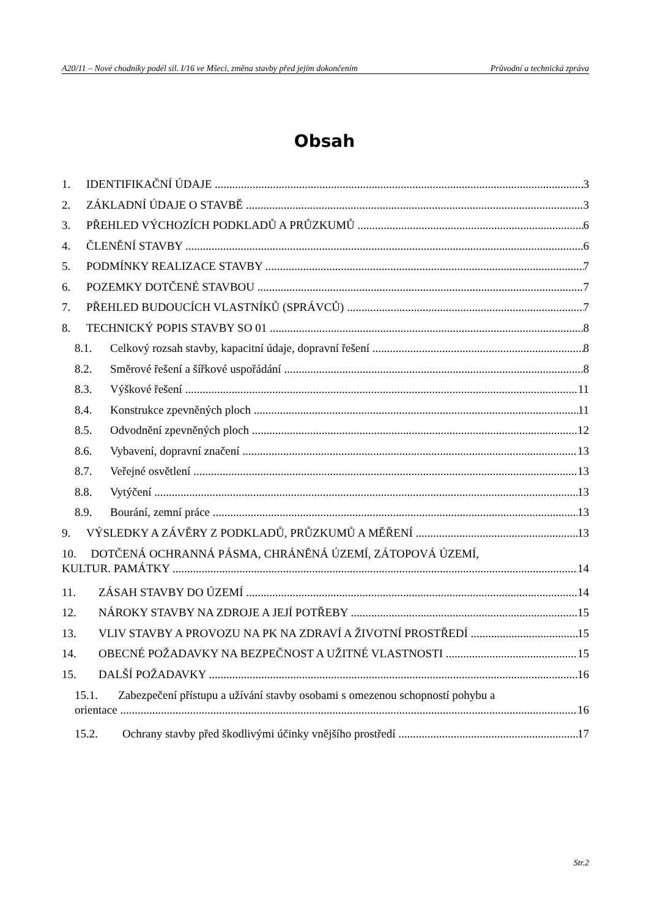A20/11 – Nové chodníky podél sil. I/16 ve Mšeci, změna stavby před jejím dokončením Průvodní a technická zpráva
Obsah
1. IDENTIFIKAČNÍ ÚDAJE 3
2. ZÁKLADNÍ ÚDAJE O STAVBĚ 3
3. PŘEHLED VÝCHOZÍCH PODKLADŮ A PRŮZKUMŮ 6
4. ČLENĚNÍ STAVBY 6
5. PODMÍNKY REALIZACE STAVBY 7
6. POZEMKY DOTČENÉ STAVBOU 7
7. PŘEHLED BUDOUCÍCH VLASTNÍKŮ (SPRÁVCŮ) 7
8. TECHNICKÝ POPIS STAVBY SO 01 8
8.1. Celkový rozsah stavby, kapacitní údaje, dopravní řešení 8
8.2. Směrové řešení a šířkové uspořádání 8
8.3. Výškové řešení 11
8.4. Konstrukce zpevněných ploch 11
8.5. Odvodnění zpevněných ploch 12
8.6. Vybavení, dopravní značení 13
8.7. Veřejné osvětlení 13
8.8. Vytýčení 13
8.9. Bourání, zemní práce 13
9. VÝSLEDKY A ZÁVĚRY Z PODKLADŮ, PRŮZKUMŮ A MĚŘENÍ 13
10. DOTČENÁ OCHRANNÁ PÁSMA, CHRÁNĚNÁ ÚZEMÍ, ZÁTOPOVÁ ÚZEMÍ,
KULTUR. PAMÁTKY 14
11. ZÁSAH STAVBY DO ÚZEMÍ 14
12. NÁROKY STAVBY NA ZDROJE A JEJÍ POTŘEBY 15
13. VLIV STAVBY A PROVOZU NA PK NA ZDRAVÍ A ŽIVOTNÍ PROSTŘEDÍ 15
14. OBECNÉ POŽADAVKY NA BEZPEČNOST A UŽITNÉ VLASTNOSTI 15
15. DALŠÍ POŽADAVKY 16
15.1. Zabezpečení přístupu a užívání stavby osobami s omezenou schopností pohybu a
orientace 16
15.2. Ochrany stavby před škodlivými účinky vnějšího prostředí 17
Str.2